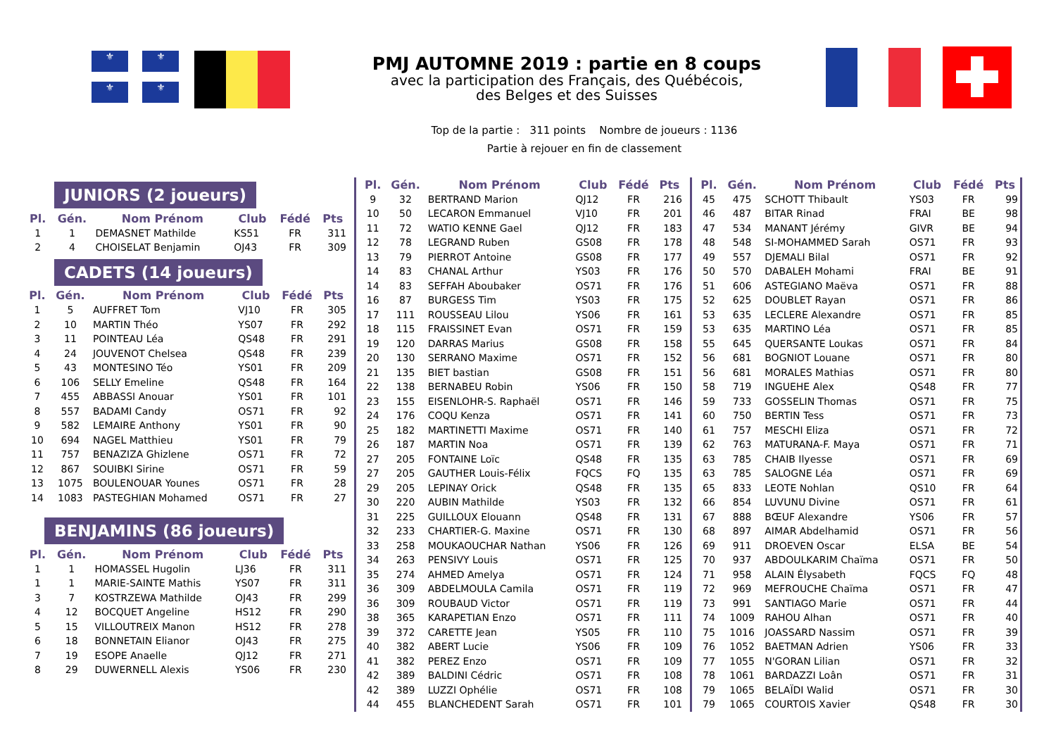⚜ ⚜
⚜
⚜
PMJ AUTOMNE 2019 : partie en 8 coups
avec la participation des Français, des Québécois,
des Belges et des Suisses
Top de la partie : 311 points Nombre de joueurs : 1136
Partie à rejouer en fin de classement
JUNIORS (2 joueurs)
| Pl. | Gén. | Nom Prénom | Club | Fédé | Pts |
| --- | --- | --- | --- | --- | --- |
| 1 | 1 | DEMASNET Mathilde | KS51 | FR | 311 |
| 2 | 4 | CHOISELAT Benjamin | OJ43 | FR | 309 |
CADETS (14 joueurs)
| Pl. | Gén. | Nom Prénom | Club | Fédé | Pts |
| --- | --- | --- | --- | --- | --- |
| 1 | 5 | AUFFRET Tom | VJ10 | FR | 305 |
| 2 | 10 | MARTIN Théo | YS07 | FR | 292 |
| 3 | 11 | POINTEAU Léa | QS48 | FR | 291 |
| 4 | 24 | JOUVENOT Chelsea | QS48 | FR | 239 |
| 5 | 43 | MONTESINO Téo | YS01 | FR | 209 |
| 6 | 106 | SELLY Emeline | QS48 | FR | 164 |
| 7 | 455 | ABBASSI Anouar | YS01 | FR | 101 |
| 8 | 557 | BADAMI Candy | OS71 | FR | 92 |
| 9 | 582 | LEMAIRE Anthony | YS01 | FR | 90 |
| 10 | 694 | NAGEL Matthieu | YS01 | FR | 79 |
| 11 | 757 | BENAZIZA Ghizlene | OS71 | FR | 72 |
| 12 | 867 | SOUIBKI Sirine | OS71 | FR | 59 |
| 13 | 1075 | BOULENOUAR Younes | OS71 | FR | 28 |
| 14 | 1083 | PASTEGHIAN Mohamed | OS71 | FR | 27 |
BENJAMINS (86 joueurs)
| Pl. | Gén. | Nom Prénom | Club | Fédé | Pts |
| --- | --- | --- | --- | --- | --- |
| 1 | 1 | HOMASSEL Hugolin | LJ36 | FR | 311 |
| 1 | 1 | MARIE-SAINTE Mathis | YS07 | FR | 311 |
| 3 | 7 | KOSTRZEWA Mathilde | OJ43 | FR | 299 |
| 4 | 12 | BOCQUET Angeline | HS12 | FR | 290 |
| 5 | 15 | VILLOUTREIX Manon | HS12 | FR | 278 |
| 6 | 18 | BONNETAIN Elianor | OJ43 | FR | 275 |
| 7 | 19 | ESOPE Anaelle | QJ12 | FR | 271 |
| 8 | 29 | DUWERNELL Alexis | YS06 | FR | 230 |
| Pl. | Gén. | Nom Prénom | Club | Fédé | Pts |
| --- | --- | --- | --- | --- | --- |
| 9 | 32 | BERTRAND Marion | QJ12 | FR | 216 |
| 10 | 50 | LECARON Emmanuel | VJ10 | FR | 201 |
| 11 | 72 | WATIO KENNE Gael | QJ12 | FR | 183 |
| 12 | 78 | LEGRAND Ruben | GS08 | FR | 178 |
| 13 | 79 | PIERROT Antoine | GS08 | FR | 177 |
| 14 | 83 | CHANAL Arthur | YS03 | FR | 176 |
| 14 | 83 | SEFFAH Aboubaker | OS71 | FR | 176 |
| 16 | 87 | BURGESS Tim | YS03 | FR | 175 |
| 17 | 111 | ROUSSEAU Lilou | YS06 | FR | 161 |
| 18 | 115 | FRAISSINET Evan | OS71 | FR | 159 |
| 19 | 120 | DARRAS Marius | GS08 | FR | 158 |
| 20 | 130 | SERRANO Maxime | OS71 | FR | 152 |
| 21 | 135 | BIET bastian | GS08 | FR | 151 |
| 22 | 138 | BERNABEU Robin | YS06 | FR | 150 |
| 23 | 155 | EISENLOHR-S. Raphaël | OS71 | FR | 146 |
| 24 | 176 | COQU Kenza | OS71 | FR | 141 |
| 25 | 182 | MARTINETTI Maxime | OS71 | FR | 140 |
| 26 | 187 | MARTIN Noa | OS71 | FR | 139 |
| 27 | 205 | FONTAINE Loïc | QS48 | FR | 135 |
| 27 | 205 | GAUTHER Louis-Félix | FQCS | FQ | 135 |
| 29 | 205 | LEPINAY Orick | QS48 | FR | 135 |
| 30 | 220 | AUBIN Mathilde | YS03 | FR | 132 |
| 31 | 225 | GUILLOUX Elouann | QS48 | FR | 131 |
| 32 | 233 | CHARTIER-G. Maxine | OS71 | FR | 130 |
| 33 | 258 | MOUKAOUCHAR Nathan | YS06 | FR | 126 |
| 34 | 263 | PENSIVY Louis | OS71 | FR | 125 |
| 35 | 274 | AHMED Amelya | OS71 | FR | 124 |
| 36 | 309 | ABDELMOULA Camila | OS71 | FR | 119 |
| 36 | 309 | ROUBAUD Victor | OS71 | FR | 119 |
| 38 | 365 | KARAPETIAN Enzo | OS71 | FR | 111 |
| 39 | 372 | CARETTE Jean | YS05 | FR | 110 |
| 40 | 382 | ABERT Lucie | YS06 | FR | 109 |
| 41 | 382 | PEREZ Enzo | OS71 | FR | 109 |
| 42 | 389 | BALDINI Cédric | OS71 | FR | 108 |
| 42 | 389 | LUZZI Ophélie | OS71 | FR | 108 |
| 44 | 455 | BLANCHEDENT Sarah | OS71 | FR | 101 |
| Pl. | Gén. | Nom Prénom | Club | Fédé | Pts |
| --- | --- | --- | --- | --- | --- |
| 45 | 475 | SCHOTT Thibault | YS03 | FR | 99 |
| 46 | 487 | BITAR Rinad | FRAI | BE | 98 |
| 47 | 534 | MANANT Jérémy | GIVR | BE | 94 |
| 48 | 548 | SI-MOHAMMED Sarah | OS71 | FR | 93 |
| 49 | 557 | DJEMALI Bilal | OS71 | FR | 92 |
| 50 | 570 | DABALEH Mohami | FRAI | BE | 91 |
| 51 | 606 | ASTEGIANO Maëva | OS71 | FR | 88 |
| 52 | 625 | DOUBLET Rayan | OS71 | FR | 86 |
| 53 | 635 | LECLERE Alexandre | OS71 | FR | 85 |
| 53 | 635 | MARTINO Léa | OS71 | FR | 85 |
| 55 | 645 | QUERSANTE Loukas | OS71 | FR | 84 |
| 56 | 681 | BOGNIOT Louane | OS71 | FR | 80 |
| 56 | 681 | MORALES Mathias | OS71 | FR | 80 |
| 58 | 719 | INGUEHE Alex | QS48 | FR | 77 |
| 59 | 733 | GOSSELIN Thomas | OS71 | FR | 75 |
| 60 | 750 | BERTIN Tess | OS71 | FR | 73 |
| 61 | 757 | MESCHI Eliza | OS71 | FR | 72 |
| 62 | 763 | MATURANA-F. Maya | OS71 | FR | 71 |
| 63 | 785 | CHAIB Ilyesse | OS71 | FR | 69 |
| 63 | 785 | SALOGNE Léa | OS71 | FR | 69 |
| 65 | 833 | LEOTE Nohlan | QS10 | FR | 64 |
| 66 | 854 | LUVUNU Divine | OS71 | FR | 61 |
| 67 | 888 | BŒUF Alexandre | YS06 | FR | 57 |
| 68 | 897 | AIMAR Abdelhamid | OS71 | FR | 56 |
| 69 | 911 | DROEVEN Oscar | ELSA | BE | 54 |
| 70 | 937 | ABDOULKARIM Chaïma | OS71 | FR | 50 |
| 71 | 958 | ALAIN Élysabeth | FQCS | FQ | 48 |
| 72 | 969 | MEFROUCHE Chaïma | OS71 | FR | 47 |
| 73 | 991 | SANTIAGO Marie | OS71 | FR | 44 |
| 74 | 1009 | RAHOU Alhan | OS71 | FR | 40 |
| 75 | 1016 | JOASSARD Nassim | OS71 | FR | 39 |
| 76 | 1052 | BAETMAN Adrien | YS06 | FR | 33 |
| 77 | 1055 | N'GORAN Lilian | OS71 | FR | 32 |
| 78 | 1061 | BARDAZZI Loân | OS71 | FR | 31 |
| 79 | 1065 | BELAÏDI Walid | OS71 | FR | 30 |
| 79 | 1065 | COURTOIS Xavier | QS48 | FR | 30 |